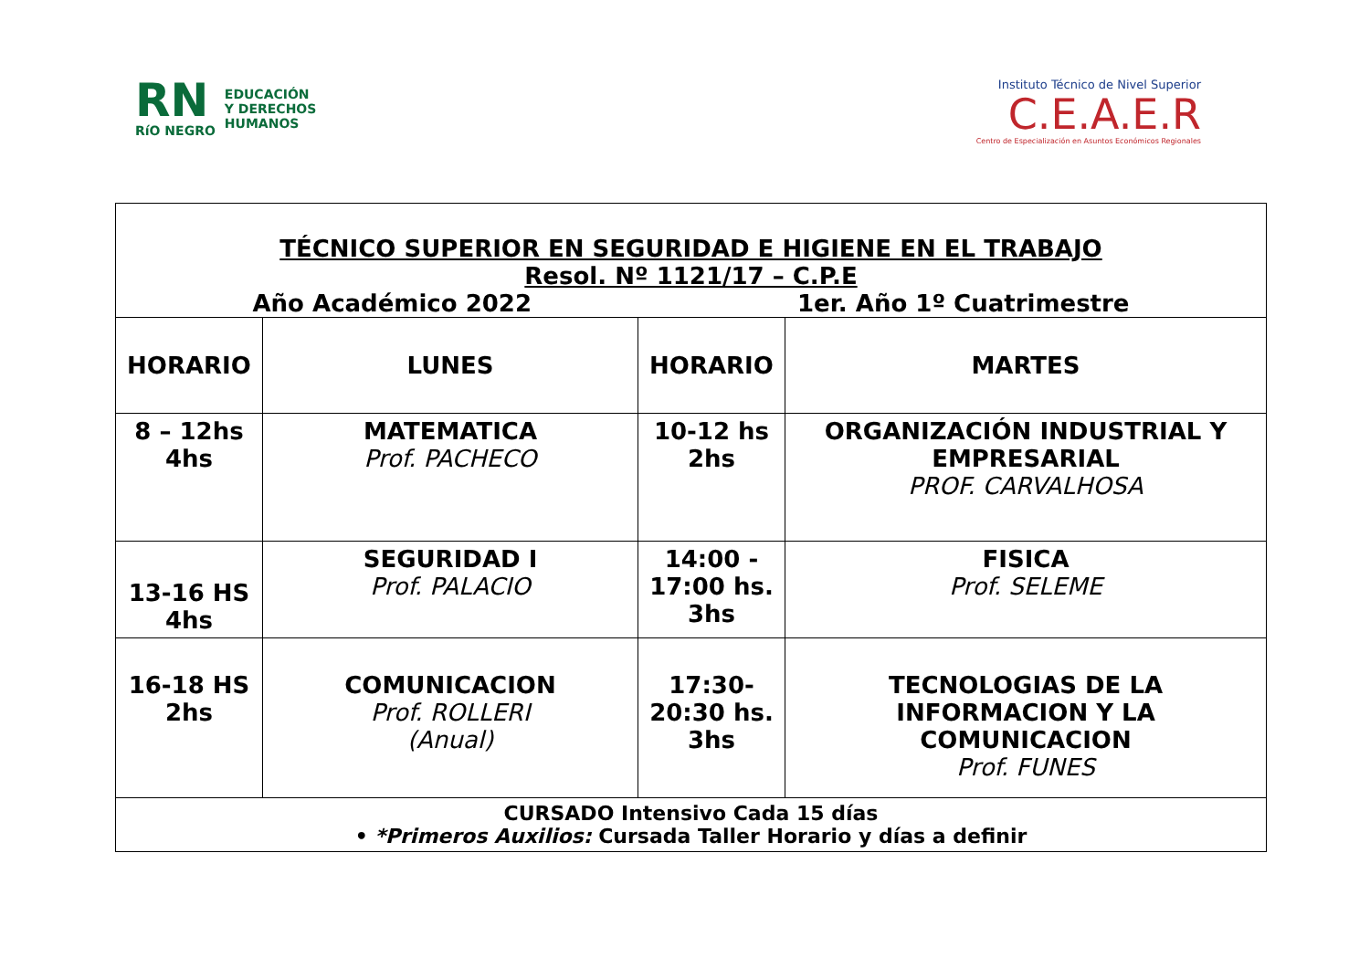RN
RíO NEGRO
EDUCACIÓN
Y DERECHOS
HUMANOS
Instituto Técnico de Nivel Superior
C.E.A.E.R
Centro de Especialización en Asuntos Económicos Regionales
| TÉCNICO SUPERIOR EN SEGURIDAD E HIGIENE EN EL TRABAJO Resol. Nº 1121/17 – C.P.E Año Académico 2022 1er. Año 1º Cuatrimestre | | | |
| HORARIO | LUNES | HORARIO | MARTES |
| 8 – 12hs 4hs | MATEMATICA Prof. PACHECO | 10-12 hs 2hs | ORGANIZACIÓN INDUSTRIAL Y EMPRESARIAL PROF. CARVALHOSA |
| 13-16 HS 4hs | SEGURIDAD I Prof. PALACIO | 14:00 - 17:00 hs. 3hs | FISICA Prof. SELEME |
| 16-18 HS 2hs | COMUNICACION Prof. ROLLERI (Anual) | 17:30- 20:30 hs. 3hs | TECNOLOGIAS DE LA INFORMACION Y LA COMUNICACION Prof. FUNES |
| CURSADO Intensivo Cada 15 días • *Primeros Auxilios: Cursada Taller Horario y días a definir | | | |